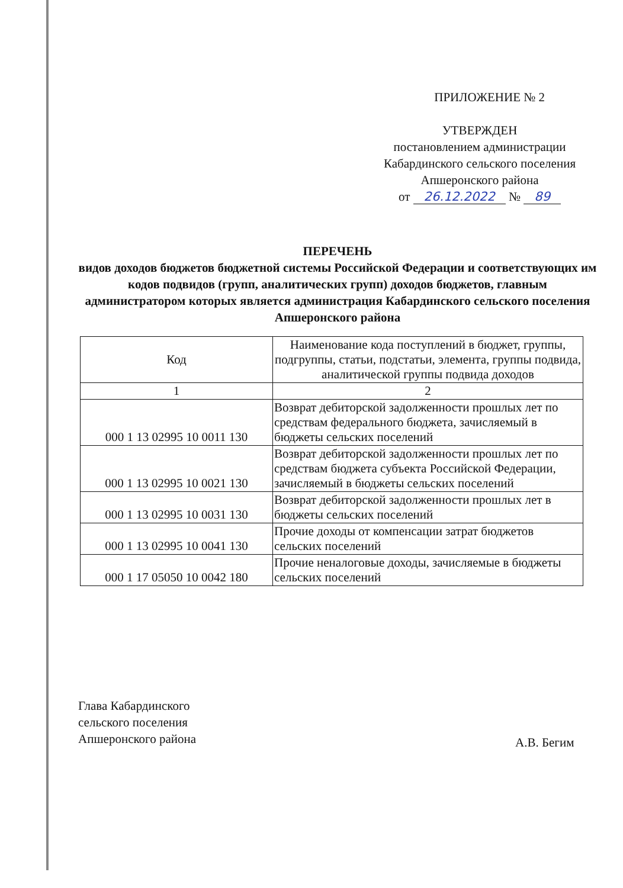ПРИЛОЖЕНИЕ № 2
УТВЕРЖДЕН
постановлением администрации
Кабардинского сельского поселения
Апшеронского района
от 26.12.2022 № 89
ПЕРЕЧЕНЬ
видов доходов бюджетов бюджетной системы Российской Федерации и соответствующих им кодов подвидов (групп, аналитических групп) доходов бюджетов, главным администратором которых является администрация Кабардинского сельского поселения Апшеронского района
| Код | Наименование кода поступлений в бюджет, группы, подгруппы, статьи, подстатьи, элемента, группы подвида, аналитической группы подвида доходов |
| --- | --- |
| 1 | 2 |
| 000 1 13 02995 10 0011 130 | Возврат дебиторской задолженности прошлых лет по средствам федерального бюджета, зачисляемый в бюджеты сельских поселений |
| 000 1 13 02995 10 0021 130 | Возврат дебиторской задолженности прошлых лет по средствам бюджета субъекта Российской Федерации, зачисляемый в бюджеты сельских поселений |
| 000 1 13 02995 10 0031 130 | Возврат дебиторской задолженности прошлых лет в бюджеты сельских поселений |
| 000 1 13 02995 10 0041 130 | Прочие доходы от компенсации затрат бюджетов сельских поселений |
| 000 1 17 05050 10 0042 180 | Прочие неналоговые доходы, зачисляемые в бюджеты сельских поселений |
Глава Кабардинского
сельского поселения
Апшеронского района
А.В. Бегим